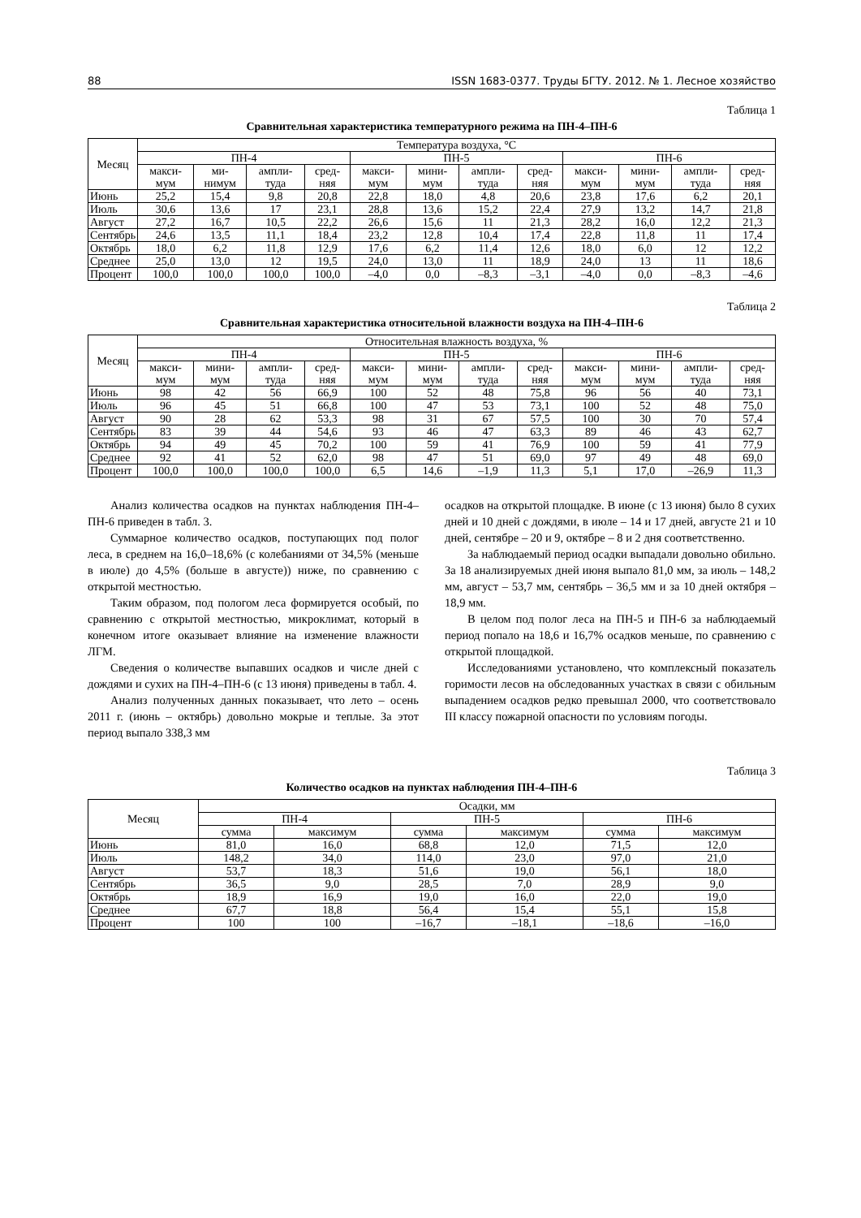88 ISSN 1683-0377. Труды БГТУ. 2012. № 1. Лесное хозяйство
Таблица 1
Сравнительная характеристика температурного режима на ПН-4–ПН-6
| Месяц | Температура воздуха, °С | | | | | | | | | | | |
| --- | --- | --- | --- | --- | --- | --- | --- | --- | --- | --- | --- | --- |
| | ПН-4 | | | | ПН-5 | | | | ПН-6 | | | |
| | макси-мум | ми-нимум | ампли-туда | сред-няя | макси-мум | мини-мум | ампли-туда | сред-няя | макси-мум | мини-мум | ампли-туда | сред-няя |
| Июнь | 25,2 | 15,4 | 9,8 | 20,8 | 22,8 | 18,0 | 4,8 | 20,6 | 23,8 | 17,6 | 6,2 | 20,1 |
| Июль | 30,6 | 13,6 | 17 | 23,1 | 28,8 | 13,6 | 15,2 | 22,4 | 27,9 | 13,2 | 14,7 | 21,8 |
| Август | 27,2 | 16,7 | 10,5 | 22,2 | 26,6 | 15,6 | 11 | 21,3 | 28,2 | 16,0 | 12,2 | 21,3 |
| Сентябрь | 24,6 | 13,5 | 11,1 | 18,4 | 23,2 | 12,8 | 10,4 | 17,4 | 22,8 | 11,8 | 11 | 17,4 |
| Октябрь | 18,0 | 6,2 | 11,8 | 12,9 | 17,6 | 6,2 | 11,4 | 12,6 | 18,0 | 6,0 | 12 | 12,2 |
| Среднее | 25,0 | 13,0 | 12 | 19,5 | 24,0 | 13,0 | 11 | 18,9 | 24,0 | 13 | 11 | 18,6 |
| Процент | 100,0 | 100,0 | 100,0 | 100,0 | –4,0 | 0,0 | –8,3 | –3,1 | –4,0 | 0,0 | –8,3 | –4,6 |
Таблица 2
Сравнительная характеристика относительной влажности воздуха на ПН-4–ПН-6
| Месяц | Относительная влажность воздуха, % | | | | | | | | | | | |
| --- | --- | --- | --- | --- | --- | --- | --- | --- | --- | --- | --- | --- |
| | ПН-4 | | | | ПН-5 | | | | ПН-6 | | | |
| | макси-мум | мини-мум | ампли-туда | сред-няя | макси-мум | мини-мум | ампли-туда | сред-няя | макси-мум | мини-мум | ампли-туда | сред-няя |
| Июнь | 98 | 42 | 56 | 66,9 | 100 | 52 | 48 | 75,8 | 96 | 56 | 40 | 73,1 |
| Июль | 96 | 45 | 51 | 66,8 | 100 | 47 | 53 | 73,1 | 100 | 52 | 48 | 75,0 |
| Август | 90 | 28 | 62 | 53,3 | 98 | 31 | 67 | 57,5 | 100 | 30 | 70 | 57,4 |
| Сентябрь | 83 | 39 | 44 | 54,6 | 93 | 46 | 47 | 63,3 | 89 | 46 | 43 | 62,7 |
| Октябрь | 94 | 49 | 45 | 70,2 | 100 | 59 | 41 | 76,9 | 100 | 59 | 41 | 77,9 |
| Среднее | 92 | 41 | 52 | 62,0 | 98 | 47 | 51 | 69,0 | 97 | 49 | 48 | 69,0 |
| Процент | 100,0 | 100,0 | 100,0 | 100,0 | 6,5 | 14,6 | –1,9 | 11,3 | 5,1 | 17,0 | –26,9 | 11,3 |
Анализ количества осадков на пунктах наблюдения ПН-4–ПН-6 приведен в табл. 3.
Суммарное количество осадков, поступающих под полог леса, в среднем на 16,0–18,6% (с колебаниями от 34,5% (меньше в июле) до 4,5% (больше в августе)) ниже, по сравнению с открытой местностью.
Таким образом, под пологом леса формируется особый, по сравнению с открытой местностью, микроклимат, который в конечном итоге оказывает влияние на изменение влажности ЛГМ.
Сведения о количестве выпавших осадков и числе дней с дождями и сухих на ПН-4–ПН-6 (с 13 июня) приведены в табл. 4.
Анализ полученных данных показывает, что лето – осень 2011 г. (июнь – октябрь) довольно мокрые и теплые. За этот период выпало 338,3 мм
осадков на открытой площадке. В июне (с 13 июня) было 8 сухих дней и 10 дней с дождями, в июле – 14 и 17 дней, августе 21 и 10 дней, сентябре – 20 и 9, октябре – 8 и 2 дня соответственно.
За наблюдаемый период осадки выпадали довольно обильно. За 18 анализируемых дней июня выпало 81,0 мм, за июль – 148,2 мм, август – 53,7 мм, сентябрь – 36,5 мм и за 10 дней октября – 18,9 мм.
В целом под полог леса на ПН-5 и ПН-6 за наблюдаемый период попало на 18,6 и 16,7% осадков меньше, по сравнению с открытой площадкой.
Исследованиями установлено, что комплексный показатель горимости лесов на обследованных участках в связи с обильным выпадением осадков редко превышал 2000, что соответствовало III классу пожарной опасности по условиям погоды.
Таблица 3
Количество осадков на пунктах наблюдения ПН-4–ПН-6
| Месяц | Осадки, мм | | | | | |
| --- | --- | --- | --- | --- | --- | --- |
| | ПН-4 | | ПН-5 | | ПН-6 | |
| | сумма | максимум | сумма | максимум | сумма | максимум |
| Июнь | 81,0 | 16,0 | 68,8 | 12,0 | 71,5 | 12,0 |
| Июль | 148,2 | 34,0 | 114,0 | 23,0 | 97,0 | 21,0 |
| Август | 53,7 | 18,3 | 51,6 | 19,0 | 56,1 | 18,0 |
| Сентябрь | 36,5 | 9,0 | 28,5 | 7,0 | 28,9 | 9,0 |
| Октябрь | 18,9 | 16,9 | 19,0 | 16,0 | 22,0 | 19,0 |
| Среднее | 67,7 | 18,8 | 56,4 | 15,4 | 55,1 | 15,8 |
| Процент | 100 | 100 | –16,7 | –18,1 | –18,6 | –16,0 |